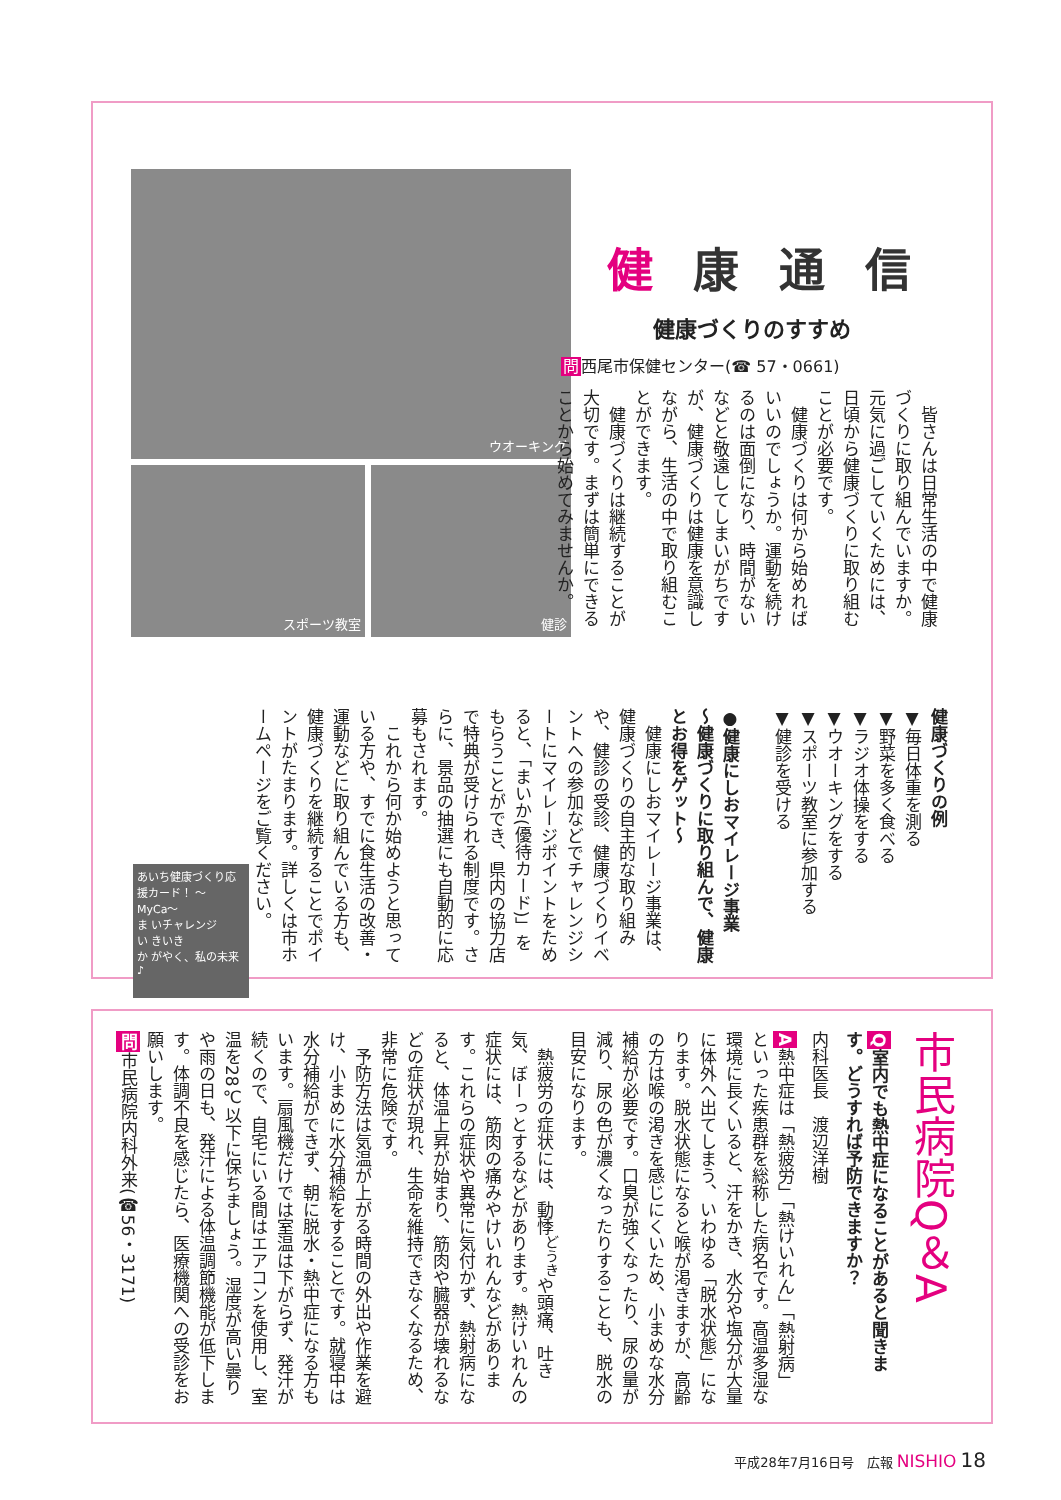健康通信
健康づくりのすすめ
問西尾市保健センター(☎ 57・0661)
　皆さんは日常生活の中で健康づくりに取り組んでいますか。元気に過ごしていくためには、日頃から健康づくりに取り組むことが必要です。
　健康づくりは何から始めればいいのでしょうか。運動を続けるのは面倒になり、時間がないなどと敬遠してしまいがちですが、健康づくりは健康を意識しながら、生活の中で取り組むことができます。
　健康づくりは継続することが大切です。まずは簡単にできることから始めてみませんか。
ウオーキング
スポーツ教室 健診
健康づくりの例
▼毎日体重を測る
▼野菜を多く食べる
▼ラジオ体操をする
▼ウオーキングをする
▼スポーツ教室に参加する
▼健診を受ける
●健康にしおマイレージ事業
〜健康づくりに取り組んで、健康とお得をゲット〜
　健康にしおマイレージ事業は、健康づくりの自主的な取り組みや、健診の受診、健康づくりイベントへの参加などでチャレンジシートにマイレージポイントをためると、「まいか(優待カード)」をもらうことができ、県内の協力店で特典が受けられる制度です。さらに、景品の抽選にも自動的に応募もされます。
　これから何か始めようと思っている方や、すでに食生活の改善・運動などに取り組んでいる方も、健康づくりを継続することでポイントがたまります。詳しくは市ホームページをご覧ください。
あいち健康づくり応援カード！ 〜MyCa〜
ま いチャレンジ
い きいき
か がやく、私の未来♪
市民病院Q＆A
Q室内でも熱中症になることがあると聞きます。どうすれば予防できますか？
内科医長　渡辺洋樹
A熱中症は「熱疲労」「熱けいれん」「熱射病」といった疾患群を総称した病名です。高温多湿な環境に長くいると、汗をかき、水分や塩分が大量に体外へ出てしまう、いわゆる「脱水状態」になります。脱水状態になると喉が渇きますが、高齢の方は喉の渇きを感じにくいため、小まめな水分補給が必要です。口臭が強くなったり、尿の量が減り、尿の色が濃くなったりすることも、脱水の目安になります。
　熱疲労の症状には、動悸<sup>どうき</sup>や頭痛、吐き気、ぼーっとするなどがあります。熱けいれんの症状には、筋肉の痛みやけいれんなどがあります。これらの症状や異常に気付かず、熱射病になると、体温上昇が始まり、筋肉や臓器が壊れるなどの症状が現れ、生命を維持できなくなるため、非常に危険です。
　予防方法は気温が上がる時間の外出や作業を避け、小まめに水分補給をすることです。就寝中は水分補給ができず、朝に脱水・熱中症になる方もいます。扇風機だけでは室温は下がらず、発汗が続くので、自宅にいる間はエアコンを使用し、室温を28℃以下に保ちましょう。湿度が高い曇りや雨の日も、発汗による体温調節機能が低下します。体調不良を感じたら、医療機関への受診をお願いします。
問市民病院内科外来(☎56・3171)
平成28年7月16日号　広報 NISHIO 18